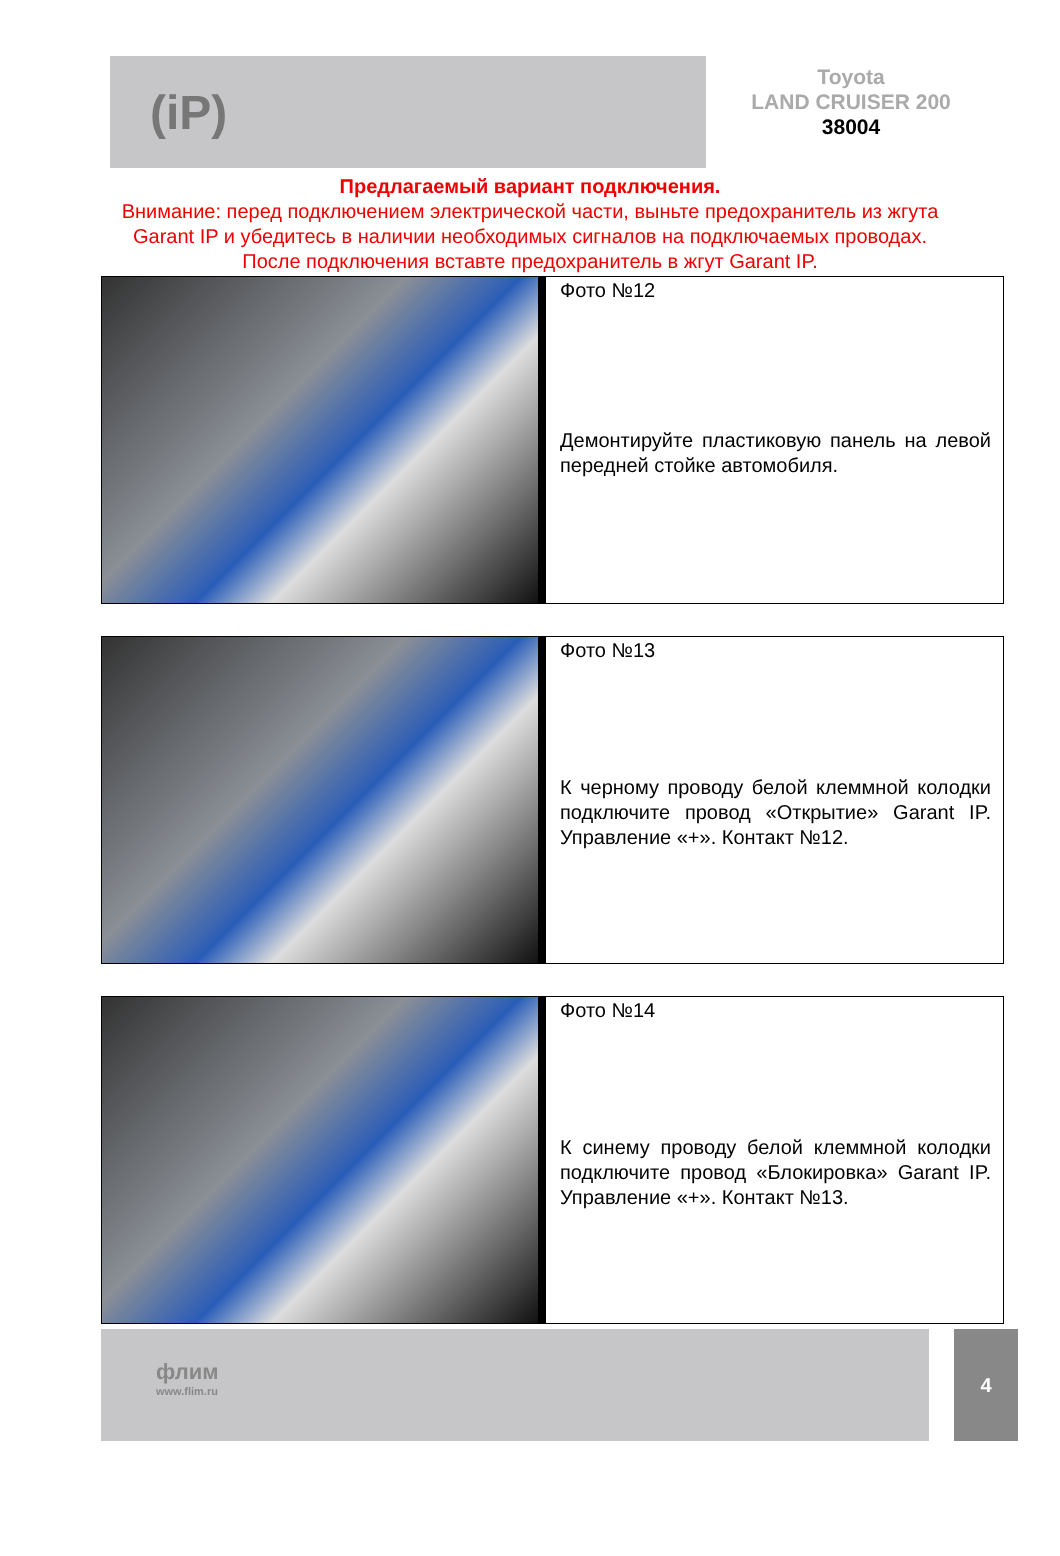(iP)
Toyota
LAND CRUISER 200
38004
Предлагаемый вариант подключения.
Внимание: перед подключением электрической части, выньте предохранитель из жгута Garant IP и убедитесь в наличии необходимых сигналов на подключаемых проводах. После подключения вставте предохранитель в жгут Garant IP.
Фото №12
Демонтируйте пластиковую панель на левой передней стойке автомобиля.
Фото №13
К черному проводу белой клеммной колодки подключите провод «Открытие» Garant IP. Управление «+». Контакт №12.
Фото №14
К синему проводу белой клеммной колодки подключите провод «Блокировка» Garant IP. Управление «+». Контакт №13.
флим
www.flim.ru
4